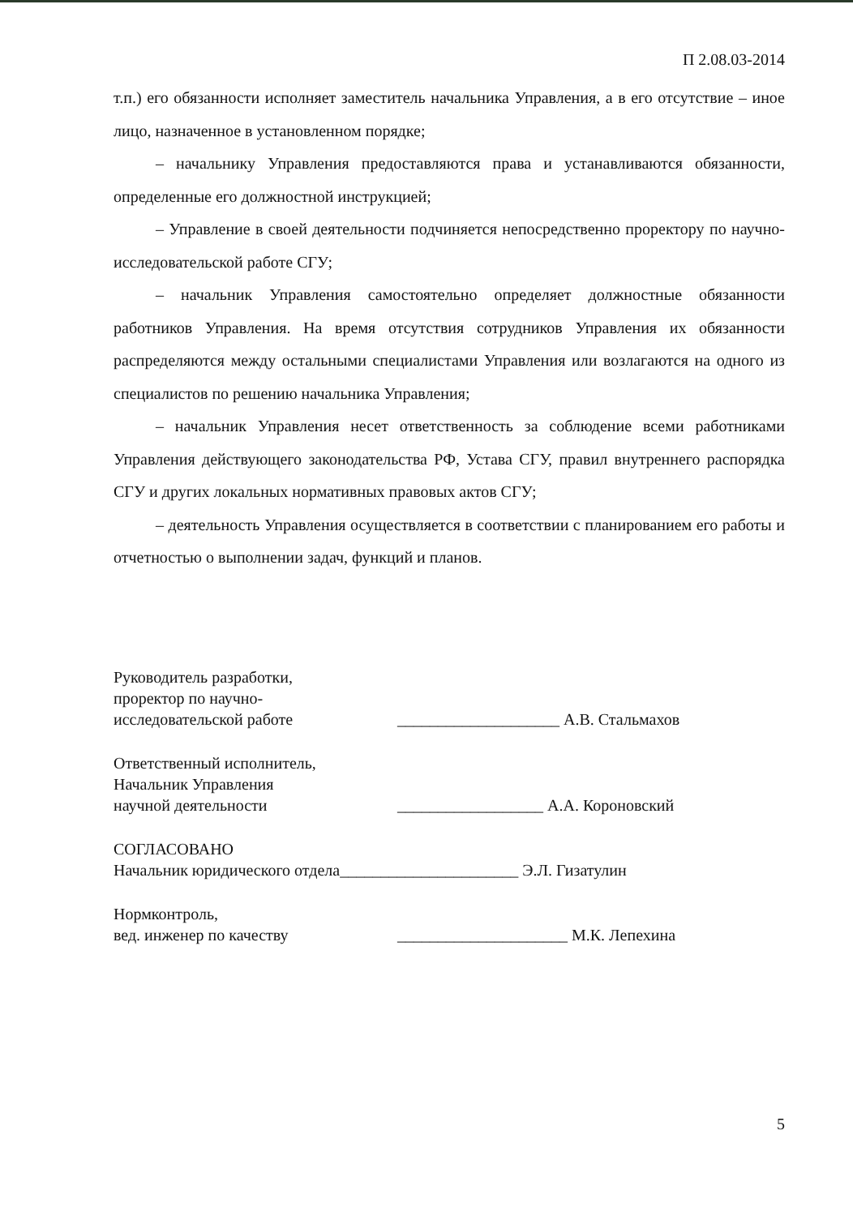П 2.08.03-2014
т.п.) его обязанности исполняет заместитель начальника Управления, а в его отсутствие – иное лицо, назначенное в установленном порядке;
– начальнику Управления предоставляются права и устанавливаются обязанности, определенные его должностной инструкцией;
– Управление в своей деятельности подчиняется непосредственно проректору по научно-исследовательской работе СГУ;
– начальник Управления самостоятельно определяет должностные обязанности работников Управления. На время отсутствия сотрудников Управления их обязанности распределяются между остальными специалистами Управления или возлагаются на одного из специалистов по решению начальника Управления;
– начальник Управления несет ответственность за соблюдение всеми работниками Управления действующего законодательства РФ, Устава СГУ, правил внутреннего распорядка СГУ и других локальных нормативных правовых актов СГУ;
– деятельность Управления осуществляется в соответствии с планированием его работы и отчетностью о выполнении задач, функций и планов.
Руководитель разработки,
проректор по научно-
исследовательской работе
____________________ А.В. Стальмахов
Ответственный исполнитель,
Начальник Управления
научной деятельности
__________________ А.А. Короновский
СОГЛАСОВАНО
Начальник юридического отдела
______________________ Э.Л. Гизатулин
Нормконтроль,
вед. инженер по качеству
_____________________ М.К. Лепехина
5